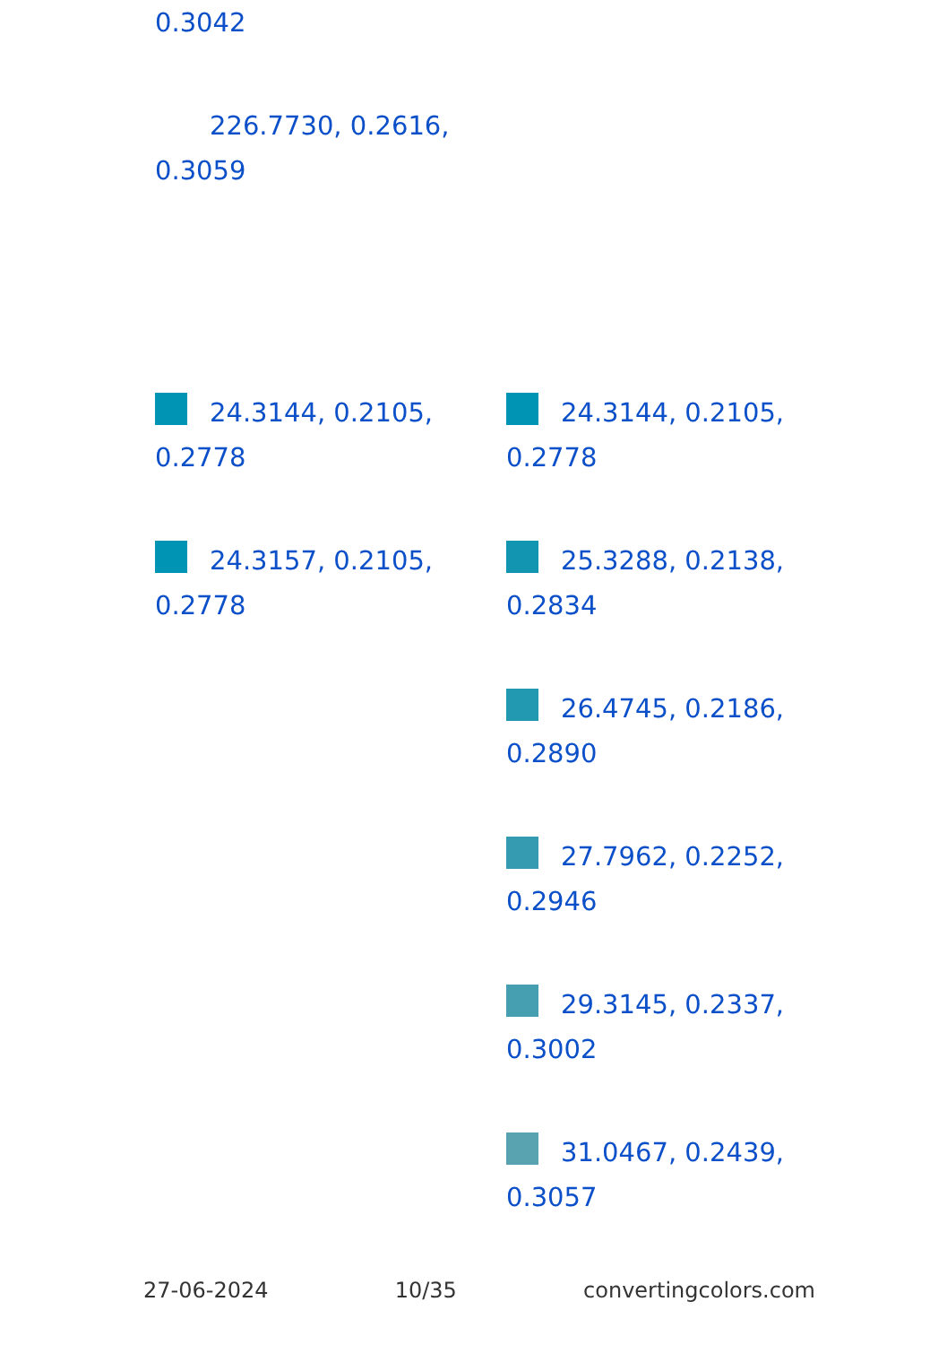0.3042
226.7730, 0.2616,
0.3059
24.3144, 0.2105,
0.2778
24.3157, 0.2105,
0.2778
24.3144, 0.2105,
0.2778
25.3288, 0.2138,
0.2834
26.4745, 0.2186,
0.2890
27.7962, 0.2252,
0.2946
29.3145, 0.2337,
0.3002
31.0467, 0.2439,
0.3057
27-06-2024 10/35 convertingcolors.com